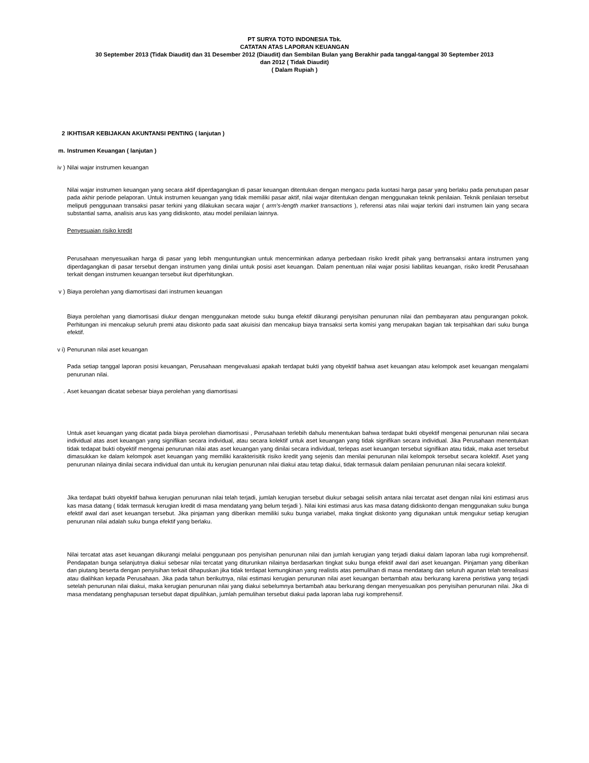PT SURYA TOTO INDONESIA Tbk.
CATATAN ATAS LAPORAN KEUANGAN
30 September 2013 (Tidak Diaudit) dan 31 Desember 2012 (Diaudit) dan Sembilan Bulan yang Berakhir pada tanggal-tanggal 30 September 2013
dan 2012 ( Tidak Diaudit)
( Dalam Rupiah )
2 IKHTISAR KEBIJAKAN AKUNTANSI PENTING ( lanjutan )
m. Instrumen Keuangan ( lanjutan )
iv ) Nilai wajar instrumen keuangan
Nilai wajar instrumen keuangan yang secara aktif diperdagangkan di pasar keuangan ditentukan dengan mengacu pada kuotasi harga pasar yang berlaku pada penutupan pasar pada akhir periode pelaporan. Untuk instrumen keuangan yang tidak memiliki pasar aktif, nilai wajar ditentukan dengan menggunakan teknik penilaian. Teknik penilaian tersebut meliputi penggunaan transaksi pasar terkini yang dilakukan secara wajar ( arm's-length market transactions ), referensi atas nilai wajar terkini dari instrumen lain yang secara substantial sama, analisis arus kas yang didiskonto, atau model penilaian lainnya.
Penyesuaian risiko kredit
Perusahaan menyesuaikan harga di pasar yang lebih menguntungkan untuk mencerminkan adanya perbedaan risiko kredit pihak yang bertransaksi antara instrumen yang diperdagangkan di pasar tersebut dengan instrumen yang dinilai untuk posisi aset keuangan. Dalam penentuan nilai wajar posisi liabilitas keuangan, risiko kredit Perusahaan terkait dengan instrumen keuangan tersebut ikut diperhitungkan.
v ) Biaya perolehan yang diamortisasi dari instrumen keuangan
Biaya perolehan yang diamortisasi diukur dengan menggunakan metode suku bunga efektif dikurangi penyisihan penurunan nilai dan pembayaran atau pengurangan pokok. Perhitungan ini mencakup seluruh premi atau diskonto pada saat akuisisi dan mencakup biaya transaksi serta komisi yang merupakan bagian tak terpisahkan dari suku bunga efektif.
v i) Penurunan nilai aset keuangan
Pada setiap tanggal laporan posisi keuangan, Perusahaan mengevaluasi apakah terdapat bukti yang obyektif bahwa aset keuangan atau kelompok aset keuangan mengalami penurunan nilai.
. Aset keuangan dicatat sebesar biaya perolehan yang diamortisasi
Untuk aset keuangan yang dicatat pada biaya perolehan diamortisasi , Perusahaan terlebih dahulu menentukan bahwa terdapat bukti obyektif mengenai penurunan nilai secara individual atas aset keuangan yang signifikan secara individual, atau secara kolektif untuk aset keuangan yang tidak signifikan secara individual. Jika Perusahaan menentukan tidak tedapat bukti obyektif mengenai penurunan nilai atas aset keuangan yang dinilai secara individual, terlepas aset keuangan tersebut signifikan atau tidak, maka aset tersebut dimasukkan ke dalam kelompok aset keuangan yang memiliki karakterisitik risiko kredit yang sejenis dan menilai penurunan nilai kelompok tersebut secara kolektif. Aset yang penurunan nilainya dinilai secara individual dan untuk itu kerugian penurunan nilai diakui atau tetap diakui, tidak termasuk dalam penilaian penurunan nilai secara kolektif.
Jika terdapat bukti obyektif bahwa kerugian penurunan nilai telah terjadi, jumlah kerugian tersebut diukur sebagai selisih antara nilai tercatat aset dengan nilai kini estimasi arus kas masa datang ( tidak termasuk kerugian kredit di masa mendatang yang belum terjadi ). Nilai kini estimasi arus kas masa datang didiskonto dengan menggunakan suku bunga efektif awal dari aset keuangan tersebut. Jika pinjaman yang diberikan memiliki suku bunga variabel, maka tingkat diskonto yang digunakan untuk mengukur setiap kerugian penurunan nilai adalah suku bunga efektif yang berlaku.
Nilai tercatat atas aset keuangan dikurangi melalui penggunaan pos penyisihan penurunan nilai dan jumlah kerugian yang terjadi diakui dalam laporan laba rugi komprehensif. Pendapatan bunga selanjutnya diakui sebesar nilai tercatat yang diturunkan nilainya berdasarkan tingkat suku bunga efektif awal dari aset keuangan. Pinjaman yang diberikan dan piutang beserta dengan penyisihan terkait dihapuskan jika tidak terdapat kemungkinan yang realistis atas pemulihan di masa mendatang dan seluruh agunan telah terealisasi atau dialihkan kepada Perusahaan. Jika pada tahun berikutnya, nilai estimasi kerugian penurunan nilai aset keuangan bertambah atau berkurang karena peristiwa yang terjadi setelah penurunan nilai diakui, maka kerugian penurunan nilai yang diakui sebelumnya bertambah atau berkurang dengan menyesuaikan pos penyisihan penurunan nilai. Jika di masa mendatang penghapusan tersebut dapat dipulihkan, jumlah pemulihan tersebut diakui pada laporan laba rugi komprehensif.